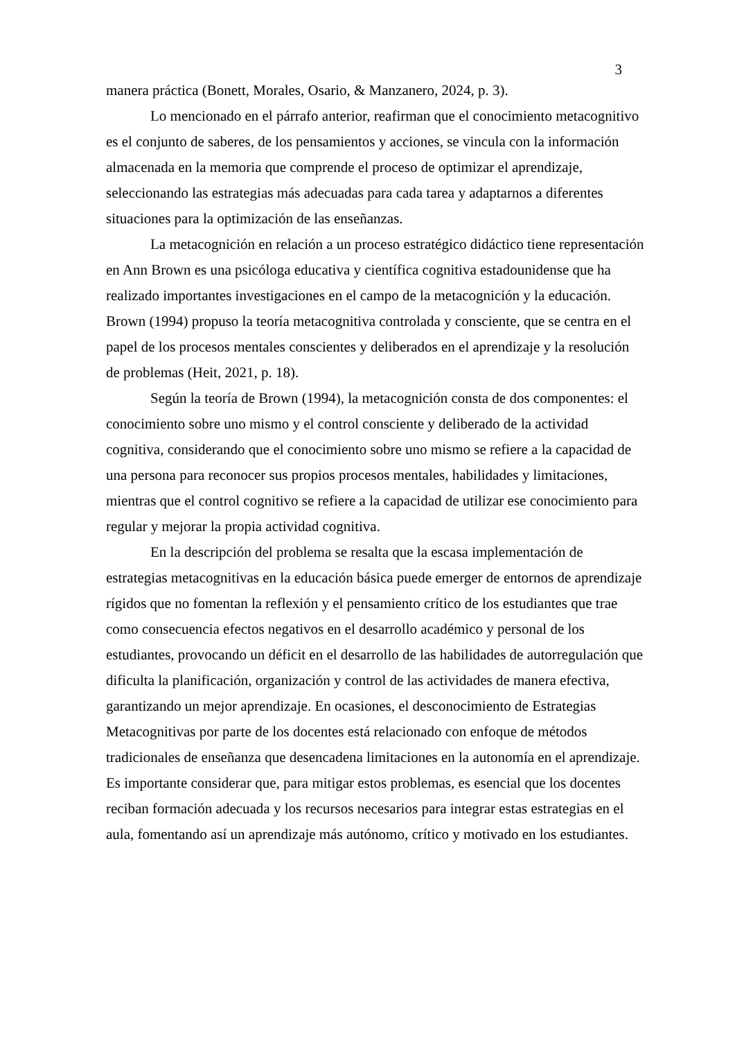3
manera práctica (Bonett, Morales, Osario, & Manzanero, 2024, p. 3).
Lo mencionado en el párrafo anterior, reafirman que el conocimiento metacognitivo es el conjunto de saberes, de los pensamientos y acciones, se vincula con la información almacenada en la memoria que comprende el proceso de optimizar el aprendizaje, seleccionando las estrategias más adecuadas para cada tarea y adaptarnos a diferentes situaciones para la optimización de las enseñanzas.
La metacognición en relación a un proceso estratégico didáctico tiene representación en Ann Brown es una psicóloga educativa y científica cognitiva estadounidense que ha realizado importantes investigaciones en el campo de la metacognición y la educación. Brown (1994) propuso la teoría metacognitiva controlada y consciente, que se centra en el papel de los procesos mentales conscientes y deliberados en el aprendizaje y la resolución de problemas (Heit, 2021, p. 18).
Según la teoría de Brown (1994), la metacognición consta de dos componentes: el conocimiento sobre uno mismo y el control consciente y deliberado de la actividad cognitiva, considerando que el conocimiento sobre uno mismo se refiere a la capacidad de una persona para reconocer sus propios procesos mentales, habilidades y limitaciones, mientras que el control cognitivo se refiere a la capacidad de utilizar ese conocimiento para regular y mejorar la propia actividad cognitiva.
En la descripción del problema se resalta que la escasa implementación de estrategias metacognitivas en la educación básica puede emerger de entornos de aprendizaje rígidos que no fomentan la reflexión y el pensamiento crítico de los estudiantes que trae como consecuencia efectos negativos en el desarrollo académico y personal de los estudiantes, provocando un déficit en el desarrollo de las habilidades de autorregulación que dificulta la planificación, organización y control de las actividades de manera efectiva, garantizando un mejor aprendizaje. En ocasiones, el desconocimiento de Estrategias Metacognitivas por parte de los docentes está relacionado con enfoque de métodos tradicionales de enseñanza que desencadena limitaciones en la autonomía en el aprendizaje. Es importante considerar que, para mitigar estos problemas, es esencial que los docentes reciban formación adecuada y los recursos necesarios para integrar estas estrategias en el aula, fomentando así un aprendizaje más autónomo, crítico y motivado en los estudiantes.